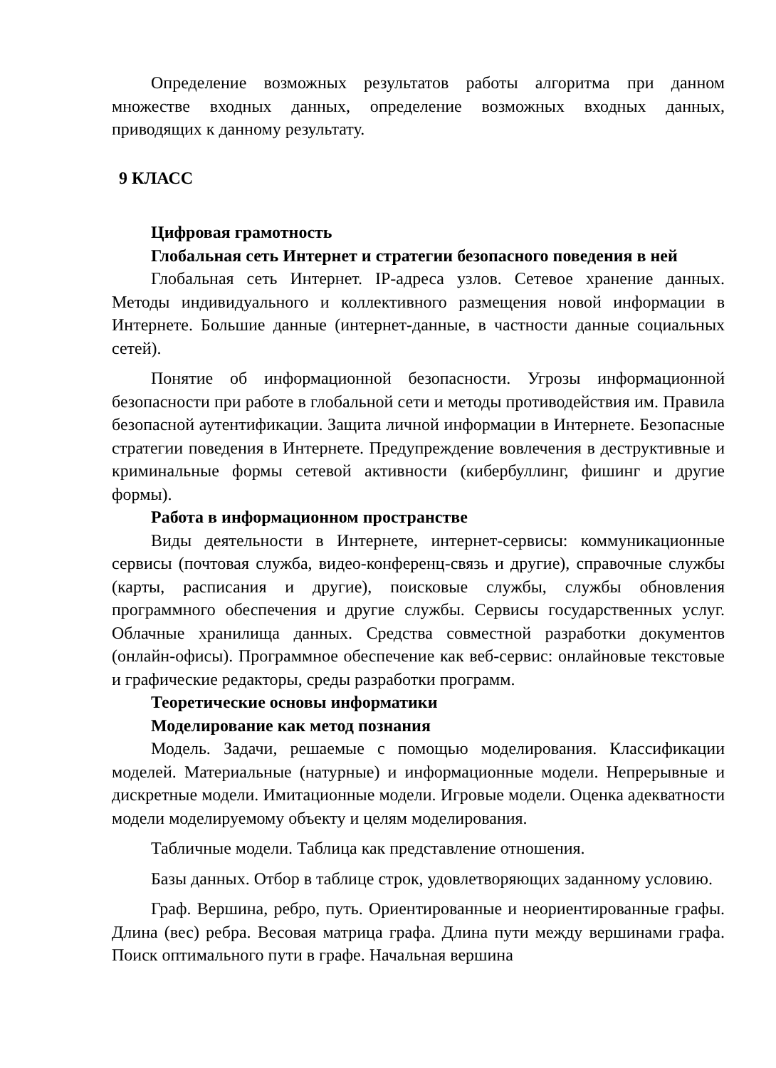Определение возможных результатов работы алгоритма при данном множестве входных данных, определение возможных входных данных, приводящих к данному результату.
9 КЛАСС
Цифровая грамотность
Глобальная сеть Интернет и стратегии безопасного поведения в ней
Глобальная сеть Интернет. IP-адреса узлов. Сетевое хранение данных. Методы индивидуального и коллективного размещения новой информации в Интернете. Большие данные (интернет-данные, в частности данные социальных сетей).
Понятие об информационной безопасности. Угрозы информационной безопасности при работе в глобальной сети и методы противодействия им. Правила безопасной аутентификации. Защита личной информации в Интернете. Безопасные стратегии поведения в Интернете. Предупреждение вовлечения в деструктивные и криминальные формы сетевой активности (кибербуллинг, фишинг и другие формы).
Работа в информационном пространстве
Виды деятельности в Интернете, интернет-сервисы: коммуникационные сервисы (почтовая служба, видео-конференц-связь и другие), справочные службы (карты, расписания и другие), поисковые службы, службы обновления программного обеспечения и другие службы. Сервисы государственных услуг. Облачные хранилища данных. Средства совместной разработки документов (онлайн-офисы). Программное обеспечение как веб-сервис: онлайновые текстовые и графические редакторы, среды разработки программ.
Теоретические основы информатики
Моделирование как метод познания
Модель. Задачи, решаемые с помощью моделирования. Классификации моделей. Материальные (натурные) и информационные модели. Непрерывные и дискретные модели. Имитационные модели. Игровые модели. Оценка адекватности модели моделируемому объекту и целям моделирования.
Табличные модели. Таблица как представление отношения.
Базы данных. Отбор в таблице строк, удовлетворяющих заданному условию.
Граф. Вершина, ребро, путь. Ориентированные и неориентированные графы. Длина (вес) ребра. Весовая матрица графа. Длина пути между вершинами графа. Поиск оптимального пути в графе. Начальная вершина